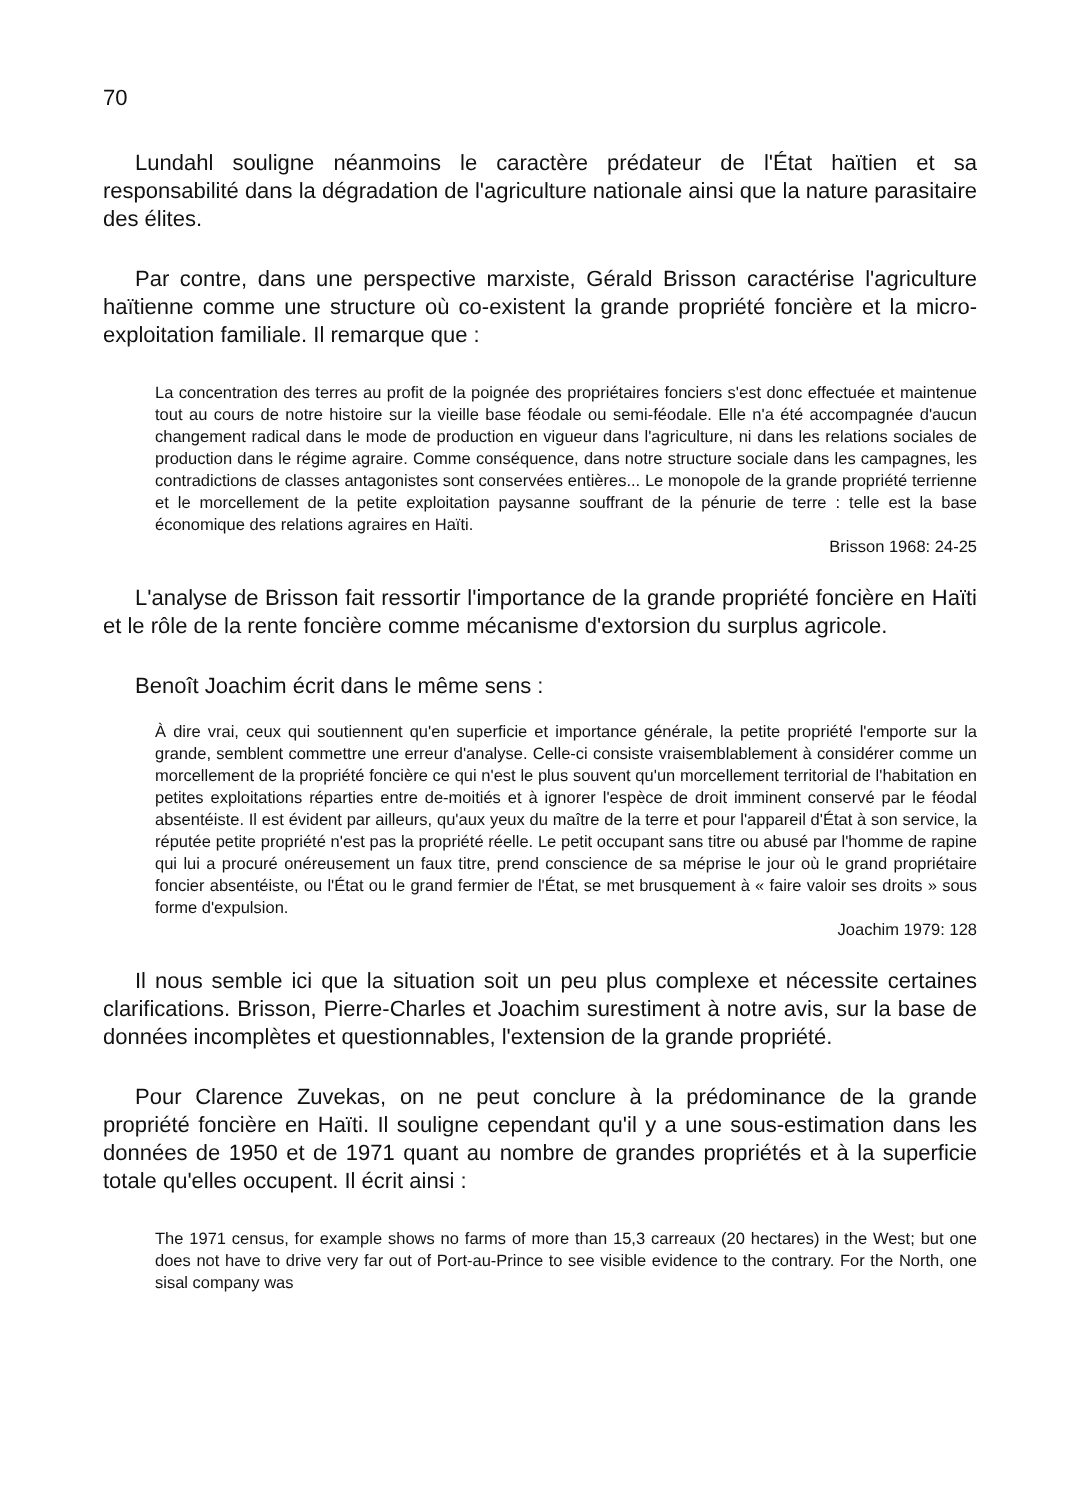70
Lundahl souligne néanmoins le caractère prédateur de l'État haïtien et sa responsabilité dans la dégradation de l'agriculture nationale ainsi que la nature parasitaire des élites.
Par contre, dans une perspective marxiste, Gérald Brisson caractérise l'agriculture haïtienne comme une structure où co-existent la grande propriété foncière et la micro-exploitation familiale. Il remarque que :
La concentration des terres au profit de la poignée des propriétaires fonciers s'est donc effectuée et maintenue tout au cours de notre histoire sur la vieille base féodale ou semi-féodale. Elle n'a été accompagnée d'aucun changement radical dans le mode de production en vigueur dans l'agriculture, ni dans les relations sociales de production dans le régime agraire. Comme conséquence, dans notre structure sociale dans les campagnes, les contradictions de classes antagonistes sont conservées entières... Le monopole de la grande propriété terrienne et le morcellement de la petite exploitation paysanne souffrant de la pénurie de terre : telle est la base économique des relations agraires en Haïti.
Brisson 1968: 24-25
L'analyse de Brisson fait ressortir l'importance de la grande propriété foncière en Haïti et le rôle de la rente foncière comme mécanisme d'extorsion du surplus agricole.
Benoît Joachim écrit dans le même sens :
À dire vrai, ceux qui soutiennent qu'en superficie et importance générale, la petite propriété l'emporte sur la grande, semblent commettre une erreur d'analyse. Celle-ci consiste vraisemblablement à considérer comme un morcellement de la propriété foncière ce qui n'est le plus souvent qu'un morcellement territorial de l'habitation en petites exploitations réparties entre de-moitiés et à ignorer l'espèce de droit imminent conservé par le féodal absentéiste. Il est évident par ailleurs, qu'aux yeux du maître de la terre et pour l'appareil d'État à son service, la réputée petite propriété n'est pas la propriété réelle. Le petit occupant sans titre ou abusé par l'homme de rapine qui lui a procuré onéreusement un faux titre, prend conscience de sa méprise le jour où le grand propriétaire foncier absentéiste, ou l'État ou le grand fermier de l'État, se met brusquement à « faire valoir ses droits » sous forme d'expulsion.
Joachim 1979: 128
Il nous semble ici que la situation soit un peu plus complexe et nécessite certaines clarifications. Brisson, Pierre-Charles et Joachim surestiment à notre avis, sur la base de données incomplètes et questionnables, l'extension de la grande propriété.
Pour Clarence Zuvekas, on ne peut conclure à la prédominance de la grande propriété foncière en Haïti. Il souligne cependant qu'il y a une sous-estimation dans les données de 1950 et de 1971 quant au nombre de grandes propriétés et à la superficie totale qu'elles occupent. Il écrit ainsi :
The 1971 census, for example shows no farms of more than 15,3 carreaux (20 hectares) in the West; but one does not have to drive very far out of Port-au-Prince to see visible evidence to the contrary. For the North, one sisal company was